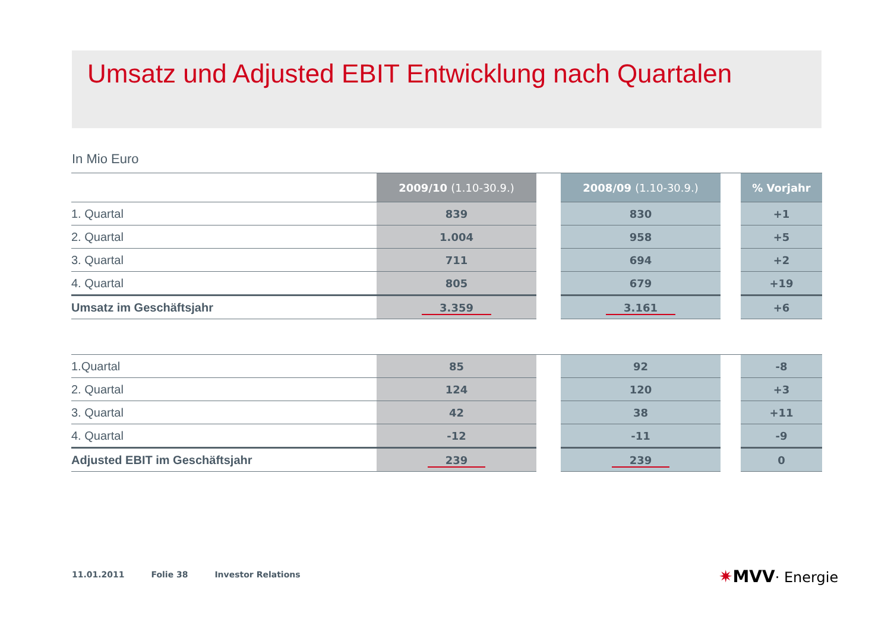Umsatz und Adjusted EBIT Entwicklung nach Quartalen
In Mio Euro
| | 2009/10 (1.10-30.9.) | | 2008/09 (1.10-30.9.) | | % Vorjahr |
| --- | --- | --- | --- | --- | --- |
| 1. Quartal | 839 | | 830 | | +1 |
| 2. Quartal | 1.004 | | 958 | | +5 |
| 3. Quartal | 711 | | 694 | | +2 |
| 4. Quartal | 805 | | 679 | | +19 |
| Umsatz im Geschäftsjahr | 3.359 | | 3.161 | | +6 |
| 1.Quartal | 85 | | 92 | | -8 |
| 2. Quartal | 124 | | 120 | | +3 |
| 3. Quartal | 42 | | 38 | | +11 |
| 4. Quartal | -12 | | -11 | | -9 |
| Adjusted EBIT im Geschäftsjahr | 239 | | 239 | | 0 |
11.01.2011 Folie 38 Investor Relations
✷MVV· Energie